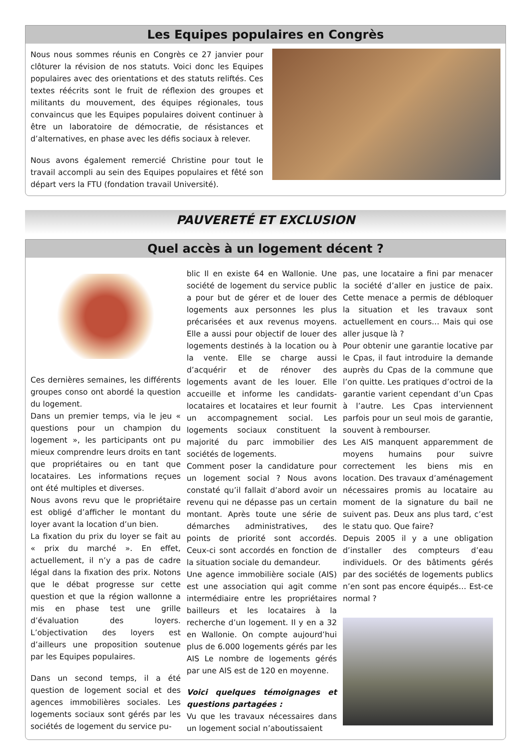Les Equipes populaires en Congrès
Nous nous sommes réunis en Congrès ce 27 janvier pour clôturer la révision de nos statuts. Voici donc les Equipes populaires avec des orientations et des statuts reliftés. Ces textes réécrits sont le fruit de réflexion des groupes et militants du mouvement, des équipes régionales, tous convaincus que les Equipes populaires doivent continuer à être un laboratoire de démocratie, de résistances et d’alternatives, en phase avec les défis sociaux à relever.
Nous avons également remercié Christine pour tout le travail accompli au sein des Equipes populaires et fêté son départ vers la FTU (fondation travail Université).
PAUVERETÉ ET EXCLUSION
Quel accès à un logement décent ?
Ces dernières semaines, les différents groupes conso ont abordé la question du logement.
Dans un premier temps, via le jeu « questions pour un champion du logement », les participants ont pu mieux comprendre leurs droits en tant que propriétaires ou en tant que locataires. Les informations reçues ont été multiples et diverses.
Nous avons revu que le propriétaire est obligé d’afficher le montant du loyer avant la location d’un bien.
La fixation du prix du loyer se fait au « prix du marché ». En effet, actuellement, il n’y a pas de cadre légal dans la fixation des prix. Notons que le débat progresse sur cette question et que la région wallonne a mis en phase test une grille d’évaluation des loyers. L’objectivation des loyers est d’ailleurs une proposition soutenue par les Equipes populaires.
Dans un second temps, il a été question de logement social et des agences immobilières sociales. Les logements sociaux sont gérés par les sociétés de logement du service pu-
blic Il en existe 64 en Wallonie. Une société de logement du service public a pour but de gérer et de louer des logements aux personnes les plus précarisées et aux revenus moyens. Elle a aussi pour objectif de louer des logements destinés à la location ou à la vente. Elle se charge aussi d’acquérir et de rénover des logements avant de les louer. Elle accueille et informe les candidats-locataires et locataires et leur fournit un accompagnement social. Les logements sociaux constituent la majorité du parc immobilier des sociétés de logements.
Comment poser la candidature pour un logement social ? Nous avons constaté qu’il fallait d’abord avoir un revenu qui ne dépasse pas un certain montant. Après toute une série de démarches administratives, des points de priorité sont accordés. Ceux-ci sont accordés en fonction de la situation sociale du demandeur.
Une agence immobilière sociale (AIS) est une association qui agit comme intermédiaire entre les propriétaires bailleurs et les locataires à la recherche d’un logement. Il y en a 32 en Wallonie. On compte aujourd’hui plus de 6.000 logements gérés par les AIS Le nombre de logements gérés par une AIS est de 120 en moyenne.
Voici quelques témoignages et questions partagées :
Vu que les travaux nécessaires dans un logement social n’aboutissaient
pas, une locataire a fini par menacer la société d’aller en justice de paix. Cette menace a permis de débloquer la situation et les travaux sont actuellement en cours… Mais qui ose aller jusque là ?
Pour obtenir une garantie locative par le Cpas, il faut introduire la demande auprès du Cpas de la commune que l’on quitte. Les pratiques d’octroi de la garantie varient cependant d’un Cpas à l’autre. Les Cpas interviennent parfois pour un seul mois de garantie, souvent à rembourser.
Les AIS manquent apparemment de moyens humains pour suivre correctement les biens mis en location. Des travaux d’aménagement nécessaires promis au locataire au moment de la signature du bail ne suivent pas. Deux ans plus tard, c’est le statu quo. Que faire?
Depuis 2005 il y a une obligation d’installer des compteurs d’eau individuels. Or des bâtiments gérés par des sociétés de logements publics n’en sont pas encore équipés… Est-ce normal ?